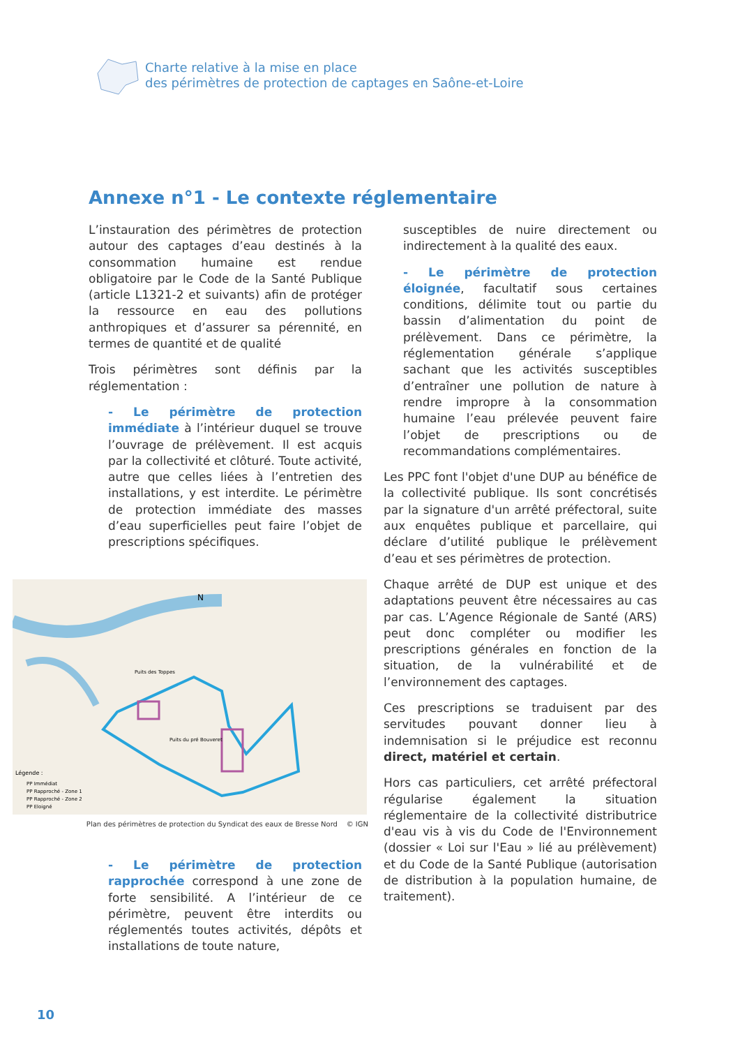Charte relative à la mise en place
des périmètres de protection de captages en Saône-et-Loire
Annexe n°1 - Le contexte réglementaire
L’instauration des périmètres de protection autour des captages d’eau destinés à la consommation humaine est rendue obligatoire par le Code de la Santé Publique (article L1321-2 et suivants) afin de protéger la ressource en eau des pollutions anthropiques et d’assurer sa pérennité, en termes de quantité et de qualité
Trois périmètres sont définis par la réglementation :
- Le périmètre de protection immédiate à l’intérieur duquel se trouve l’ouvrage de prélèvement. Il est acquis par la collectivité et clôturé. Toute activité, autre que celles liées à l’entretien des installations, y est interdite. Le périmètre de protection immédiate des masses d’eau superficielles peut faire l’objet de prescriptions spécifiques.
Légende :
PP Immédiat
PP Rapproché - Zone 1
PP Rapproché - Zone 2
PP Eloigné
Puits des Toppes
Puits du pré Bouveret
N
Plan des périmètres de protection du Syndicat des eaux de Bresse Nord © IGN
- Le périmètre de protection rapprochée correspond à une zone de forte sensibilité. A l’intérieur de ce périmètre, peuvent être interdits ou réglementés toutes activités, dépôts et installations de toute nature,
susceptibles de nuire directement ou indirectement à la qualité des eaux.
- Le périmètre de protection éloignée, facultatif sous certaines conditions, délimite tout ou partie du bassin d’alimentation du point de prélèvement. Dans ce périmètre, la réglementation générale s’applique sachant que les activités susceptibles d’entraîner une pollution de nature à rendre impropre à la consommation humaine l’eau prélevée peuvent faire l’objet de prescriptions ou de recommandations complémentaires.
Les PPC font l'objet d'une DUP au bénéfice de la collectivité publique. Ils sont concrétisés par la signature d'un arrêté préfectoral, suite aux enquêtes publique et parcellaire, qui déclare d’utilité publique le prélèvement d’eau et ses périmètres de protection.
Chaque arrêté de DUP est unique et des adaptations peuvent être nécessaires au cas par cas. L’Agence Régionale de Santé (ARS) peut donc compléter ou modifier les prescriptions générales en fonction de la situation, de la vulnérabilité et de l’environnement des captages.
Ces prescriptions se traduisent par des servitudes pouvant donner lieu à indemnisation si le préjudice est reconnu direct, matériel et certain.
Hors cas particuliers, cet arrêté préfectoral régularise également la situation réglementaire de la collectivité distributrice d'eau vis à vis du Code de l'Environnement (dossier « Loi sur l'Eau » lié au prélèvement) et du Code de la Santé Publique (autorisation de distribution à la population humaine, de traitement).
10